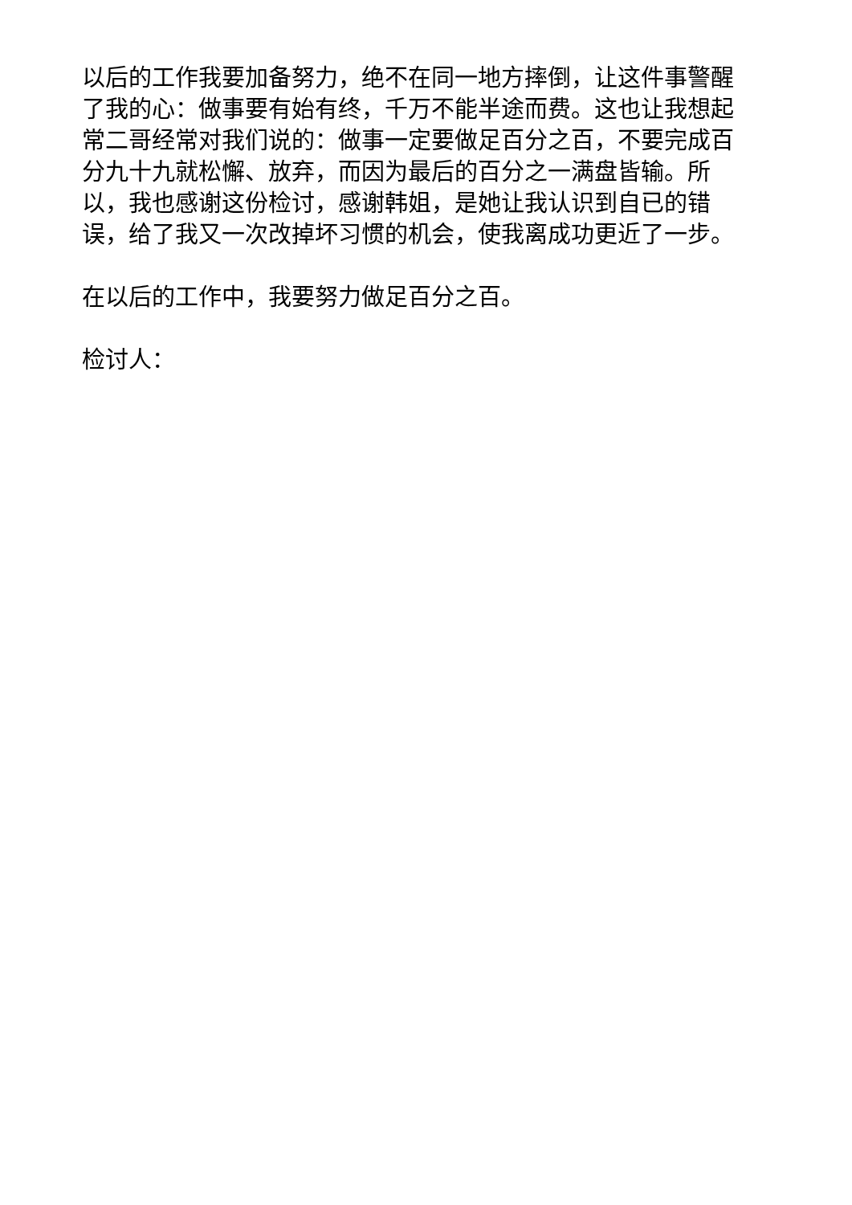以后的工作我要加备努力，绝不在同一地方摔倒，让这件事警醒了我的心：做事要有始有终，千万不能半途而费。这也让我想起常二哥经常对我们说的：做事一定要做足百分之百，不要完成百分九十九就松懈、放弃，而因为最后的百分之一满盘皆输。所以，我也感谢这份检讨，感谢韩姐，是她让我认识到自已的错误，给了我又一次改掉坏习惯的机会，使我离成功更近了一步。
在以后的工作中，我要努力做足百分之百。
检讨人：